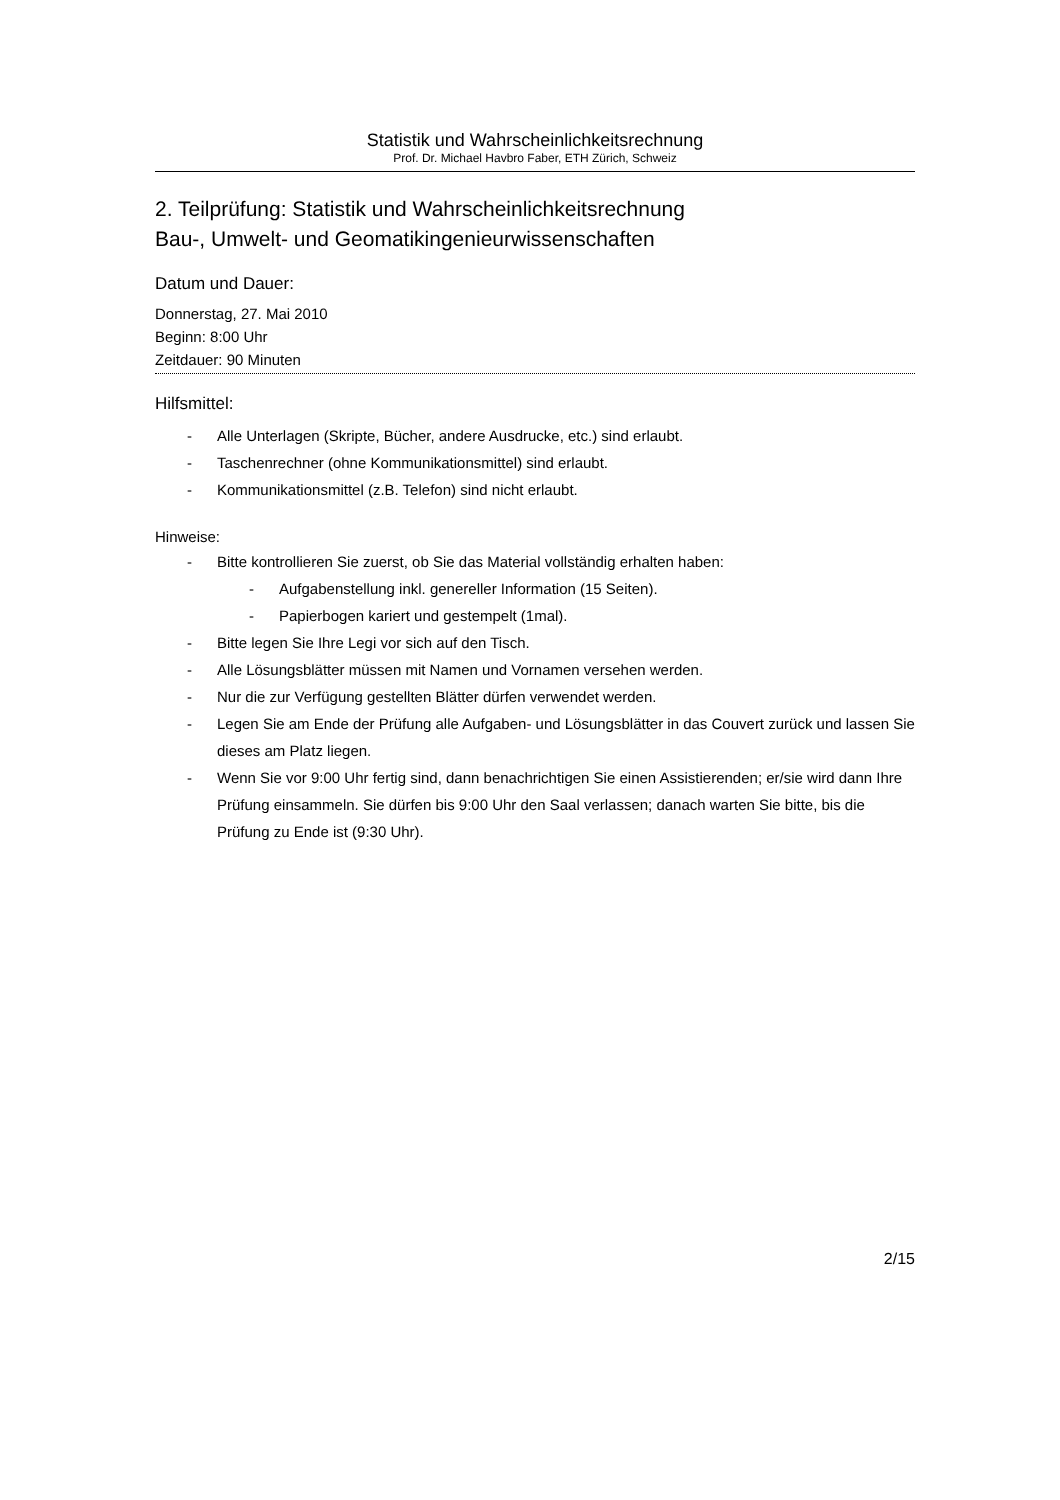Statistik und Wahrscheinlichkeitsrechnung
Prof. Dr. Michael Havbro Faber, ETH Zürich, Schweiz
2. Teilprüfung: Statistik und Wahrscheinlichkeitsrechnung
Bau-, Umwelt- und Geomatikingenieurwissenschaften
Datum und Dauer:
Donnerstag, 27. Mai 2010
Beginn: 8:00 Uhr
Zeitdauer: 90 Minuten
Hilfsmittel:
- Alle Unterlagen (Skripte, Bücher, andere Ausdrucke, etc.) sind erlaubt.
- Taschenrechner (ohne Kommunikationsmittel) sind erlaubt.
- Kommunikationsmittel (z.B. Telefon) sind nicht erlaubt.
Hinweise:
- Bitte kontrollieren Sie zuerst, ob Sie das Material vollständig erhalten haben:
- Aufgabenstellung inkl. genereller Information (15 Seiten).
- Papierbogen kariert und gestempelt (1mal).
- Bitte legen Sie Ihre Legi vor sich auf den Tisch.
- Alle Lösungsblätter müssen mit Namen und Vornamen versehen werden.
- Nur die zur Verfügung gestellten Blätter dürfen verwendet werden.
- Legen Sie am Ende der Prüfung alle Aufgaben- und Lösungsblätter in das Couvert zurück und lassen Sie dieses am Platz liegen.
- Wenn Sie vor 9:00 Uhr fertig sind, dann benachrichtigen Sie einen Assistierenden; er/sie wird dann Ihre Prüfung einsammeln. Sie dürfen bis 9:00 Uhr den Saal verlassen; danach warten Sie bitte, bis die Prüfung zu Ende ist (9:30 Uhr).
2/15